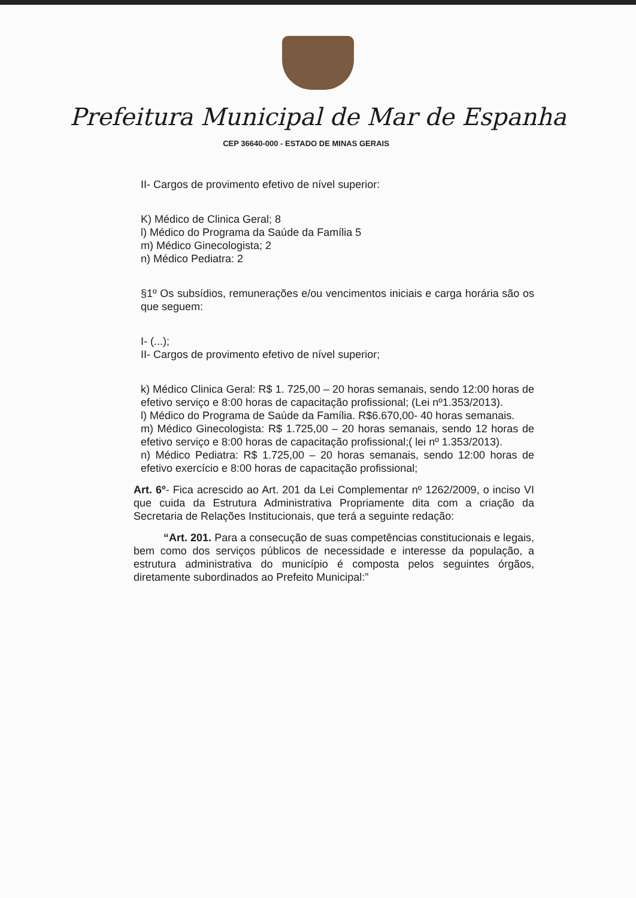Prefeitura Municipal de Mar de Espanha
CEP 36640-000 - ESTADO DE MINAS GERAIS
II- Cargos de provimento efetivo de nível superior:
K) Médico de Clinica Geral; 8
l) Médico do Programa da Saúde da Família 5
m) Médico Ginecologista; 2
n) Médico Pediatra: 2
§1º Os subsídios, remunerações e/ou vencimentos iniciais e carga horária são os que seguem:
I- (...);
II- Cargos de provimento efetivo de nível superior;
k) Médico Clinica Geral: R$ 1. 725,00 – 20 horas semanais, sendo 12:00 horas de efetivo serviço e 8:00 horas de capacitação profissional; (Lei nº1.353/2013).
l) Médico do Programa de Saúde da Família. R$6.670,00- 40 horas semanais.
m) Médico Ginecologista: R$ 1.725,00 – 20 horas semanais, sendo 12 horas de efetivo serviço e 8:00 horas de capacitação profissional;( lei nº 1.353/2013).
n) Médico Pediatra: R$ 1.725,00 – 20 horas semanais, sendo 12:00 horas de efetivo exercício e 8:00 horas de capacitação profissional;
Art. 6º- Fica acrescido ao Art. 201 da Lei Complementar nº 1262/2009, o inciso VI que cuida da Estrutura Administrativa Propriamente dita com a criação da Secretaria de Relações Institucionais, que terá a seguinte redação:
“Art. 201. Para a consecução de suas competências constitucionais e legais, bem como dos serviços públicos de necessidade e interesse da população, a estrutura administrativa do município é composta pelos seguintes órgãos, diretamente subordinados ao Prefeito Municipal:”